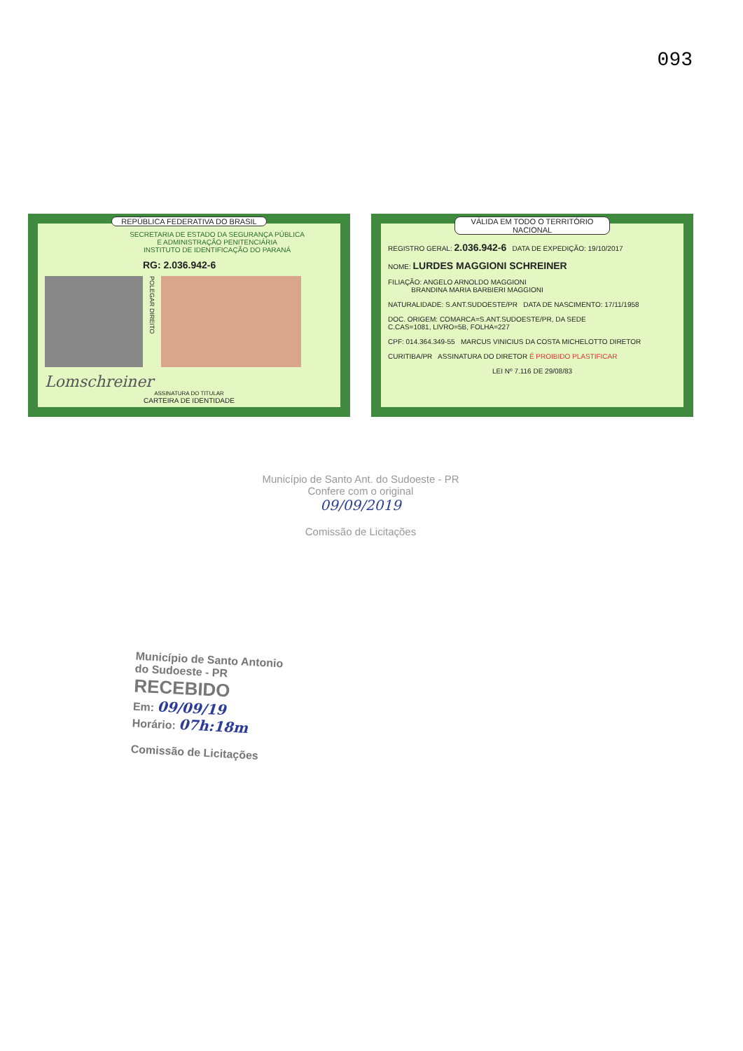093
REPÚBLICA FEDERATIVA DO BRASIL
SECRETARIA DE ESTADO DA SEGURANÇA PÚBLICA
E ADMINISTRAÇÃO PENITENCIÁRIA
INSTITUTO DE IDENTIFICAÇÃO DO PARANÁ
RG: 2.036.942-6
POLEGAR DIREITO
Lomschreiner
ASSINATURA DO TITULAR
CARTEIRA DE IDENTIDADE
VÁLIDA EM TODO O TERRITÓRIO NACIONAL
REGISTRO GERAL: 2.036.942-6 DATA DE EXPEDIÇÃO: 19/10/2017
NOME: LURDES MAGGIONI SCHREINER
FILIAÇÃO: ANGELO ARNOLDO MAGGIONI
BRANDINA MARIA BARBIERI MAGGIONI
NATURALIDADE: S.ANT.SUDOESTE/PR DATA DE NASCIMENTO: 17/11/1958
DOC. ORIGEM: COMARCA=S.ANT.SUDOESTE/PR, DA SEDE
C.CAS=1081, LIVRO=5B, FOLHA=227
CPF: 014.364.349-55 MARCUS VINICIUS DA COSTA MICHELOTTO DIRETOR
CURITIBA/PR ASSINATURA DO DIRETOR É PROIBIDO PLASTIFICAR
LEI Nº 7.116 DE 29/08/83
Município de Santo Ant. do Sudoeste - PR
Confere com o original
09/09/2019
Comissão de Licitações
Município de Santo Antonio
do Sudoeste - PR
RECEBIDO
Em: 09/09/19
Horário: 07h:18m
Comissão de Licitações